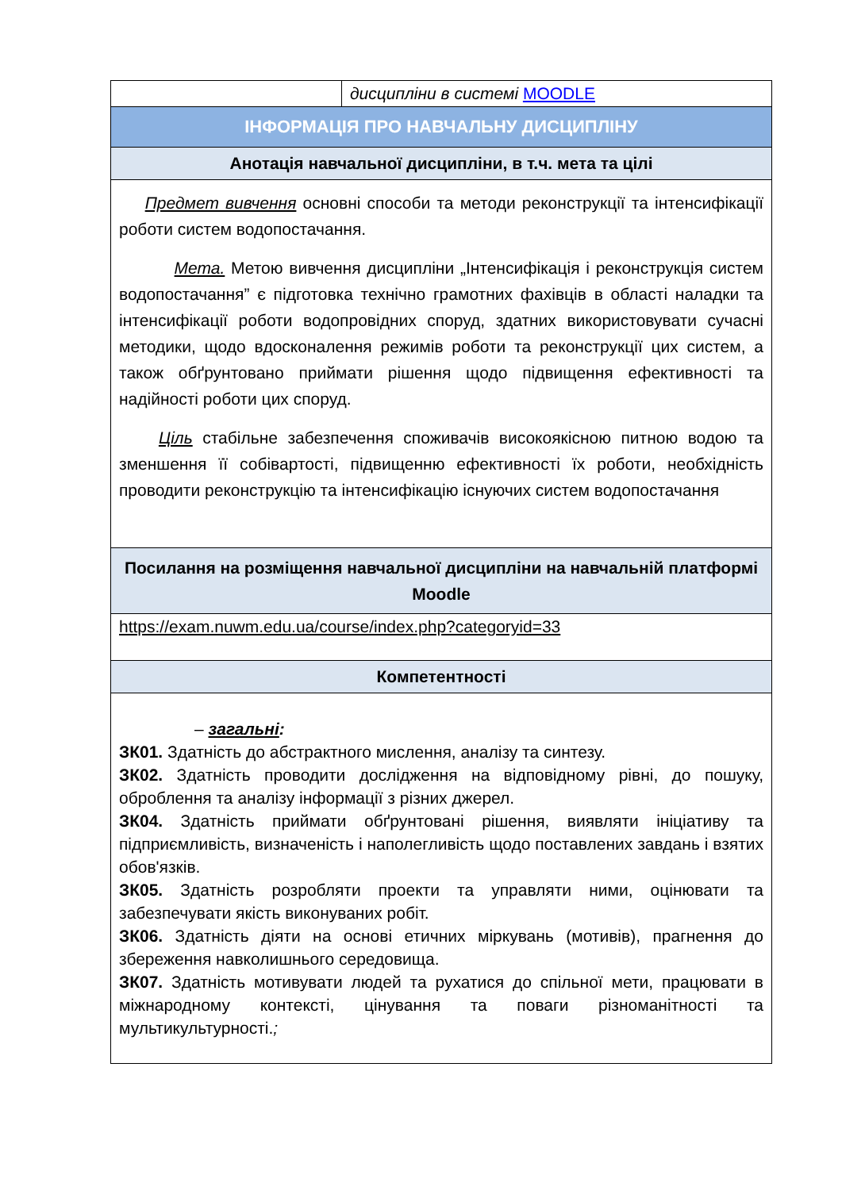| | дисципліни в системі MOODLE |
| ІНФОРМАЦІЯ ПРО НАВЧАЛЬНУ ДИСЦИПЛІНУ | |
| Анотація навчальної дисципліни, в т.ч. мета та цілі | |
| Предмет вивчення основні способи та методи реконструкції та інтенсифікації роботи систем водопостачання. Мета. Метою вивчення дисципліни „Інтенсифікація і реконструкція систем водопостачання” є підготовка технічно грамотних фахівців в області наладки та інтенсифікації роботи водопровідних споруд, здатних використовувати сучасні методики, щодо вдосконалення режимів роботи та реконструкції цих систем, а також обґрунтовано приймати рішення щодо підвищення ефективності та надійності роботи цих споруд. Ціль стабільне забезпечення споживачів високоякісною питною водою та зменшення її собівартості, підвищенню ефективності їх роботи, необхідність проводити реконструкцію та інтенсифікацію існуючих систем водопостачання | |
| Посилання на розміщення навчальної дисципліни на навчальній платформі Moodle | |
| https://exam.nuwm.edu.ua/course/index.php?categoryid=33 | |
| Компетентності | |
| – загальні : ЗК01. Здатність до абстрактного мислення, аналізу та синтезу. ЗК02. Здатність проводити дослідження на відповідному рівні, до пошуку, оброблення та аналізу інформації з різних джерел. ЗК04. Здатність приймати обґрунтовані рішення, виявляти ініціативу та підприємливість, визначеність і наполегливість щодо поставлених завдань і взятих обов'язків. ЗК05. Здатність розробляти проекти та управляти ними, оцінювати та забезпечувати якість виконуваних робіт. ЗК06. Здатність діяти на основі етичних міркувань (мотивів), прагнення до збереження навколишнього середовища. ЗК07. Здатність мотивувати людей та рухатися до спільної мети, працювати в міжнародному контексті, цінування та поваги різноманітності та мультикультурності. ; | |